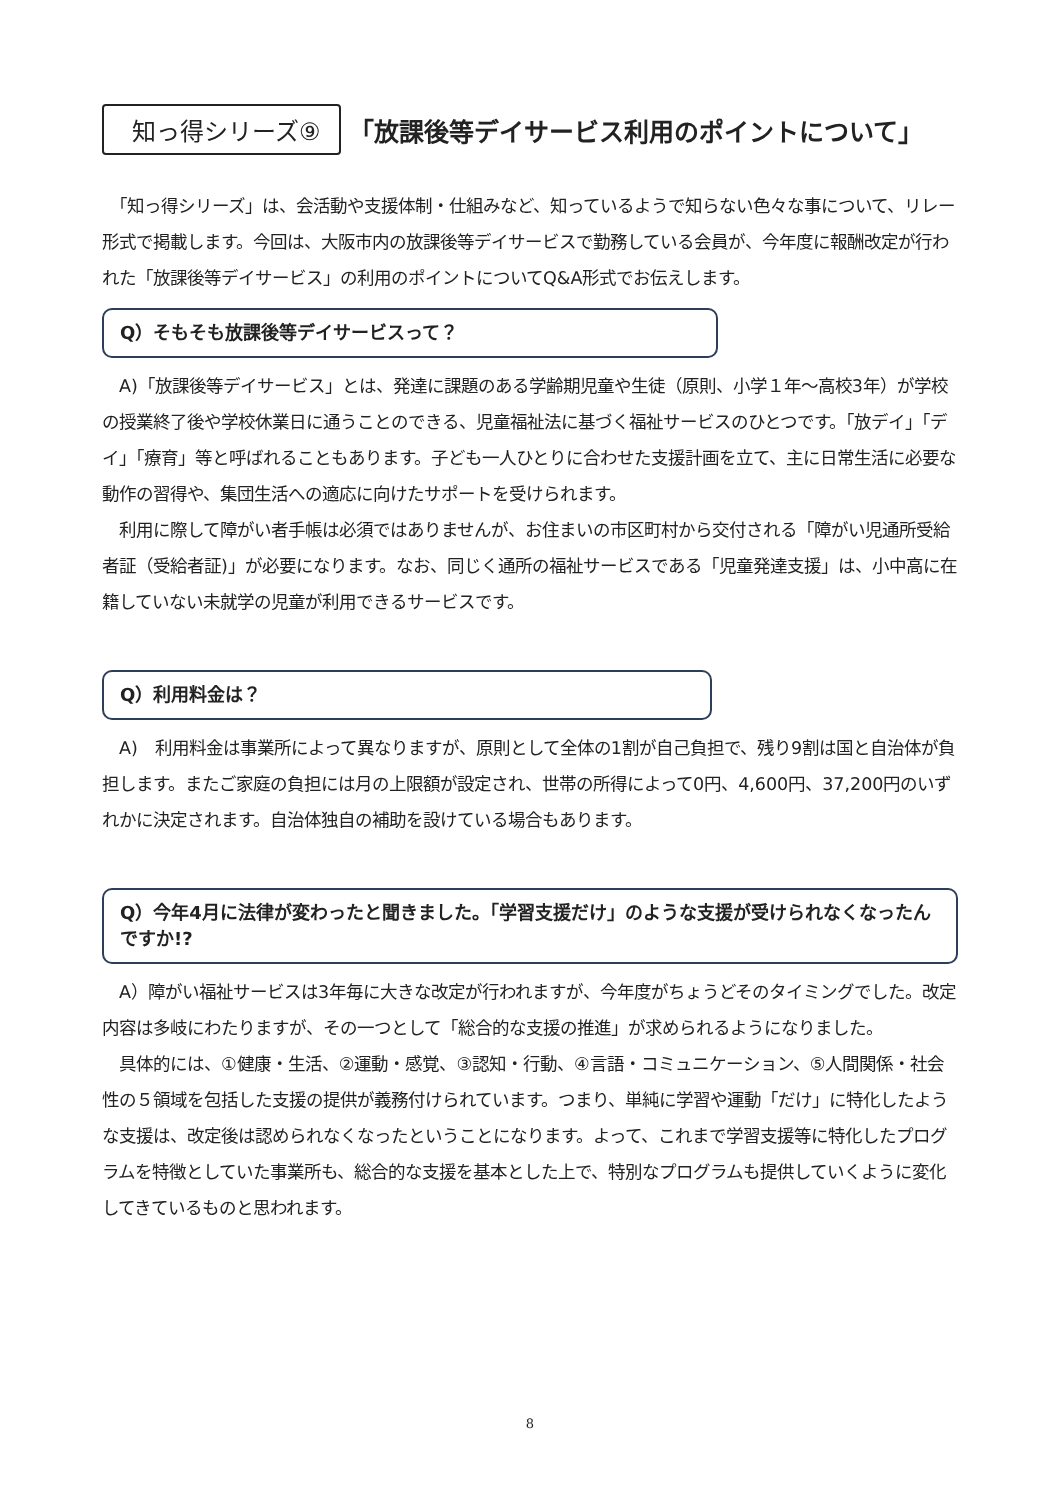知っ得シリーズ⑨ 「放課後等デイサービス利用のポイントについて」
　「知っ得シリーズ」は、会活動や支援体制・仕組みなど、知っているようで知らない色々な事について、リレー形式で掲載します。今回は、大阪市内の放課後等デイサービスで勤務している会員が、今年度に報酬改定が行われた「放課後等デイサービス」の利用のポイントについてQ&A形式でお伝えします。
Q）そもそも放課後等デイサービスって？
　A)「放課後等デイサービス」とは、発達に課題のある学齢期児童や生徒（原則、小学１年～高校3年）が学校の授業終了後や学校休業日に通うことのできる、児童福祉法に基づく福祉サービスのひとつです。「放デイ」「デイ」「療育」等と呼ばれることもあります。子ども一人ひとりに合わせた支援計画を立て、主に日常生活に必要な動作の習得や、集団生活への適応に向けたサポートを受けられます。
　利用に際して障がい者手帳は必須ではありませんが、お住まいの市区町村から交付される「障がい児通所受給者証（受給者証)」が必要になります。なお、同じく通所の福祉サービスである「児童発達支援」は、小中高に在籍していない未就学の児童が利用できるサービスです。
Q）利用料金は？
　A)　利用料金は事業所によって異なりますが、原則として全体の1割が自己負担で、残り9割は国と自治体が負担します。またご家庭の負担には月の上限額が設定され、世帯の所得によって0円、4,600円、37,200円のいずれかに決定されます。自治体独自の補助を設けている場合もあります。
Q）今年4月に法律が変わったと聞きました。「学習支援だけ」のような支援が受けられなくなったんですか!?
　A）障がい福祉サービスは3年毎に大きな改定が行われますが、今年度がちょうどそのタイミングでした。改定内容は多岐にわたりますが、その一つとして「総合的な支援の推進」が求められるようになりました。
　具体的には、①健康・生活、②運動・感覚、③認知・行動、④言語・コミュニケーション、⑤人間関係・社会性の５領域を包括した支援の提供が義務付けられています。つまり、単純に学習や運動「だけ」に特化したような支援は、改定後は認められなくなったということになります。よって、これまで学習支援等に特化したプログラムを特徴としていた事業所も、総合的な支援を基本とした上で、特別なプログラムも提供していくように変化してきているものと思われます。
8